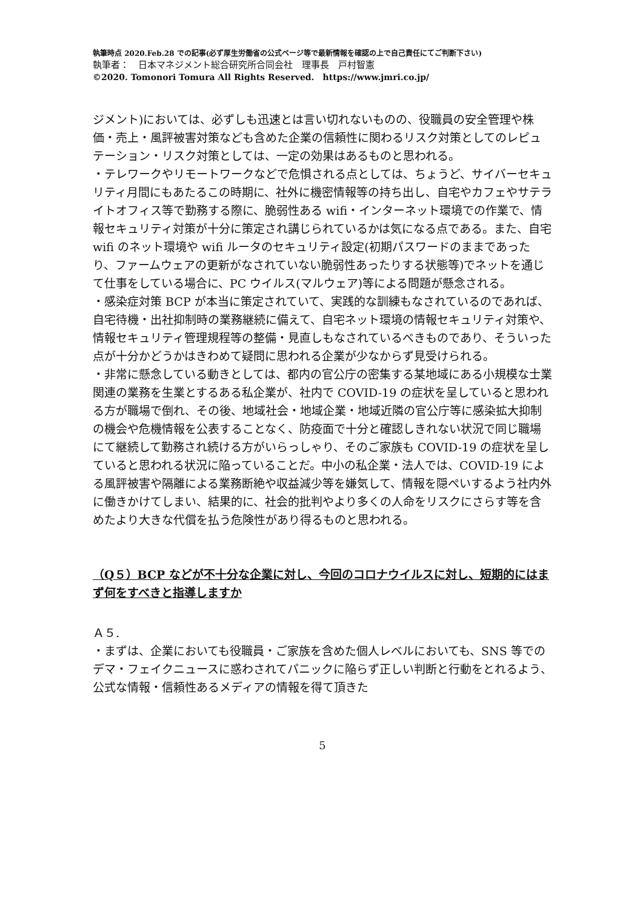執筆時点 2020.Feb.28 での記事(必ず厚生労働省の公式ページ等で最新情報を確認の上で自己責任にてご判断下さい)
執筆者：　日本マネジメント総合研究所合同会社　理事長　戸村智憲
©2020. Tomonori Tomura All Rights Reserved.　https://www.jmri.co.jp/
ジメント)においては、必ずしも迅速とは言い切れないものの、役職員の安全管理や株価・売上・風評被害対策なども含めた企業の信頼性に関わるリスク対策としてのレピュテーション・リスク対策としては、一定の効果はあるものと思われる。
・テレワークやリモートワークなどで危惧される点としては、ちょうど、サイバーセキュリティ月間にもあたるこの時期に、社外に機密情報等の持ち出し、自宅やカフェやサテライトオフィス等で勤務する際に、脆弱性ある wifi・インターネット環境での作業で、情報セキュリティ対策が十分に策定され講じられているかは気になる点である。また、自宅 wifi のネット環境や wifi ルータのセキュリティ設定(初期パスワードのままであったり、ファームウェアの更新がなされていない脆弱性あったりする状態等)でネットを通じて仕事をしている場合に、PC ウイルス(マルウェア)等による問題が懸念される。
・感染症対策 BCP が本当に策定されていて、実践的な訓練もなされているのであれば、自宅待機・出社抑制時の業務継続に備えて、自宅ネット環境の情報セキュリティ対策や、情報セキュリティ管理規程等の整備・見直しもなされているべきものであり、そういった点が十分かどうかはきわめて疑問に思われる企業が少なからず見受けられる。
・非常に懸念している動きとしては、都内の官公庁の密集する某地域にある小規模な士業関連の業務を生業とするある私企業が、社内で COVID-19 の症状を呈していると思われる方が職場で倒れ、その後、地域社会・地域企業・地域近隣の官公庁等に感染拡大抑制の機会や危機情報を公表することなく、防疫面で十分と確認しきれない状況で同じ職場にて継続して勤務され続ける方がいらっしゃり、そのご家族も COVID-19 の症状を呈していると思われる状況に陥っていることだ。中小の私企業・法人では、COVID-19 による風評被害や隔離による業務断絶や収益減少等を嫌気して、情報を隠ぺいするよう社内外に働きかけてしまい、結果的に、社会的批判やより多くの人命をリスクにさらす等を含めたより大きな代償を払う危険性があり得るものと思われる。
（Q５）BCP などが不十分な企業に対し、今回のコロナウイルスに対し、短期的にはまず何をすべきと指導しますか
Ａ５.
・まずは、企業においても役職員・ご家族を含めた個人レベルにおいても、SNS 等でのデマ・フェイクニュースに惑わされてパニックに陥らず正しい判断と行動をとれるよう、公式な情報・信頼性あるメディアの情報を得て頂きた
5